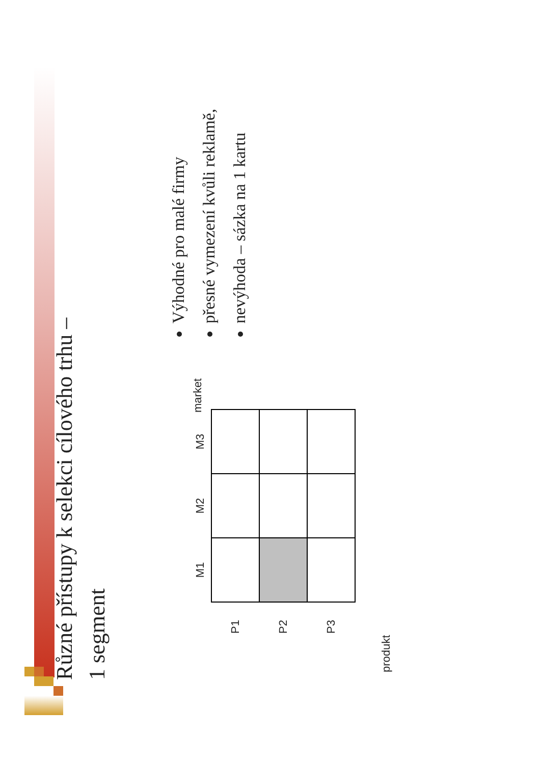Různé přístupy k selekci cílového trhu –
1 segment
Výhodné pro malé firmy
přesné vymezení kvůli reklamě,
nevýhoda – sázka na 1 kartu
| | M1 | M2 | M3 |
| --- | --- | --- | --- |
| P1 | | | |
| P2 | | | |
| P3 | | | |
market
produkt